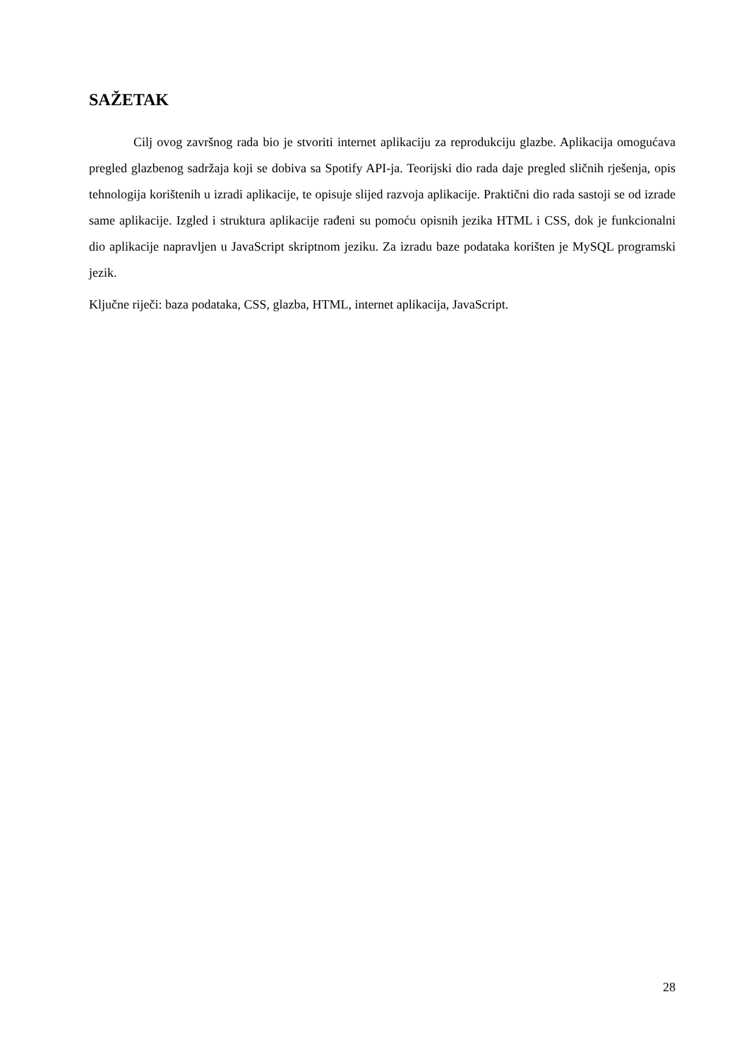SAŽETAK
Cilj ovog završnog rada bio je stvoriti internet aplikaciju za reprodukciju glazbe. Aplikacija omogućava pregled glazbenog sadržaja koji se dobiva sa Spotify API-ja. Teorijski dio rada daje pregled sličnih rješenja, opis tehnologija korištenih u izradi aplikacije, te opisuje slijed razvoja aplikacije. Praktični dio rada sastoji se od izrade same aplikacije. Izgled i struktura aplikacije rađeni su pomoću opisnih jezika HTML i CSS, dok je funkcionalni dio aplikacije napravljen u JavaScript skriptnom jeziku. Za izradu baze podataka korišten je MySQL programski jezik.
Ključne riječi: baza podataka, CSS, glazba, HTML, internet aplikacija, JavaScript.
28